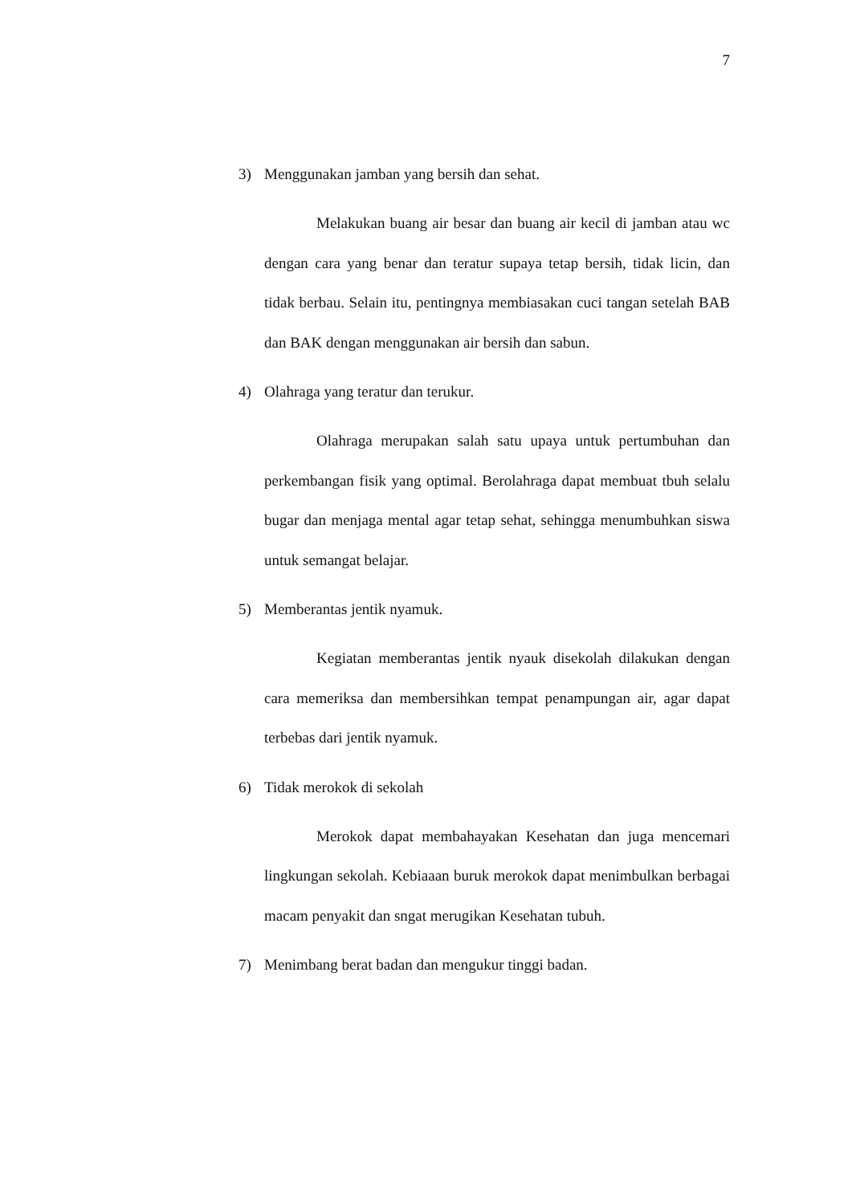7
3) Menggunakan jamban yang bersih dan sehat.
Melakukan buang air besar dan buang air kecil di jamban atau wc dengan cara yang benar dan teratur supaya tetap bersih, tidak licin, dan tidak berbau. Selain itu, pentingnya membiasakan cuci tangan setelah BAB dan BAK dengan menggunakan air bersih dan sabun.
4) Olahraga yang teratur dan terukur.
Olahraga merupakan salah satu upaya untuk pertumbuhan dan perkembangan fisik yang optimal. Berolahraga dapat membuat tbuh selalu bugar dan menjaga mental agar tetap sehat, sehingga menumbuhkan siswa untuk semangat belajar.
5) Memberantas jentik nyamuk.
Kegiatan memberantas jentik nyauk disekolah dilakukan dengan cara memeriksa dan membersihkan tempat penampungan air, agar dapat terbebas dari jentik nyamuk.
6) Tidak merokok di sekolah
Merokok dapat membahayakan Kesehatan dan juga mencemari lingkungan sekolah. Kebiaaan buruk merokok dapat menimbulkan berbagai macam penyakit dan sngat merugikan Kesehatan tubuh.
7) Menimbang berat badan dan mengukur tinggi badan.